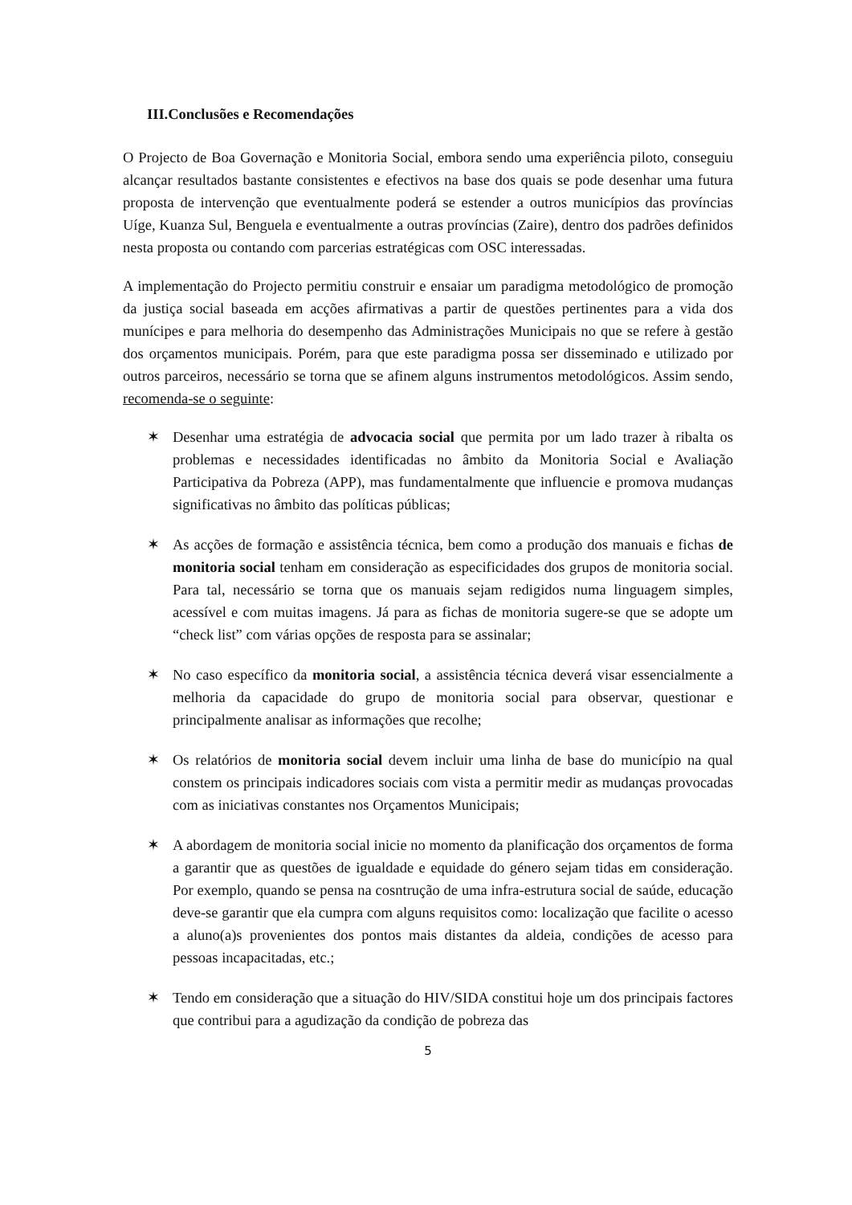III.Conclusões e Recomendações
O Projecto de Boa Governação e Monitoria Social, embora sendo uma experiência piloto, conseguiu alcançar resultados bastante consistentes e efectivos na base dos quais se pode desenhar uma futura proposta de intervenção que eventualmente poderá se estender a outros municípios das províncias Uíge, Kuanza Sul, Benguela e eventualmente a outras províncias (Zaire), dentro dos padrões definidos nesta proposta ou contando com parcerias estratégicas com OSC interessadas.
A implementação do Projecto permitiu construir e ensaiar um paradigma metodológico de promoção da justiça social baseada em acções afirmativas a partir de questões pertinentes para a vida dos munícipes e para melhoria do desempenho das Administrações Municipais no que se refere à gestão dos orçamentos municipais. Porém, para que este paradigma possa ser disseminado e utilizado por outros parceiros, necessário se torna que se afinem alguns instrumentos metodológicos. Assim sendo, recomenda-se o seguinte:
✶ Desenhar uma estratégia de advocacia social que permita por um lado trazer à ribalta os problemas e necessidades identificadas no âmbito da Monitoria Social e Avaliação Participativa da Pobreza (APP), mas fundamentalmente que influencie e promova mudanças significativas no âmbito das políticas públicas;
✶ As acções de formação e assistência técnica, bem como a produção dos manuais e fichas de monitoria social tenham em consideração as especificidades dos grupos de monitoria social. Para tal, necessário se torna que os manuais sejam redigidos numa linguagem simples, acessível e com muitas imagens. Já para as fichas de monitoria sugere-se que se adopte um “check list” com várias opções de resposta para se assinalar;
✶ No caso específico da monitoria social, a assistência técnica deverá visar essencialmente a melhoria da capacidade do grupo de monitoria social para observar, questionar e principalmente analisar as informações que recolhe;
✶ Os relatórios de monitoria social devem incluir uma linha de base do município na qual constem os principais indicadores sociais com vista a permitir medir as mudanças provocadas com as iniciativas constantes nos Orçamentos Municipais;
✶ A abordagem de monitoria social inicie no momento da planificação dos orçamentos de forma a garantir que as questões de igualdade e equidade do género sejam tidas em consideração. Por exemplo, quando se pensa na cosntrução de uma infra-estrutura social de saúde, educação deve-se garantir que ela cumpra com alguns requisitos como: localização que facilite o acesso a aluno(a)s provenientes dos pontos mais distantes da aldeia, condições de acesso para pessoas incapacitadas, etc.;
✶ Tendo em consideração que a situação do HIV/SIDA constitui hoje um dos principais factores que contribui para a agudização da condição de pobreza das
5